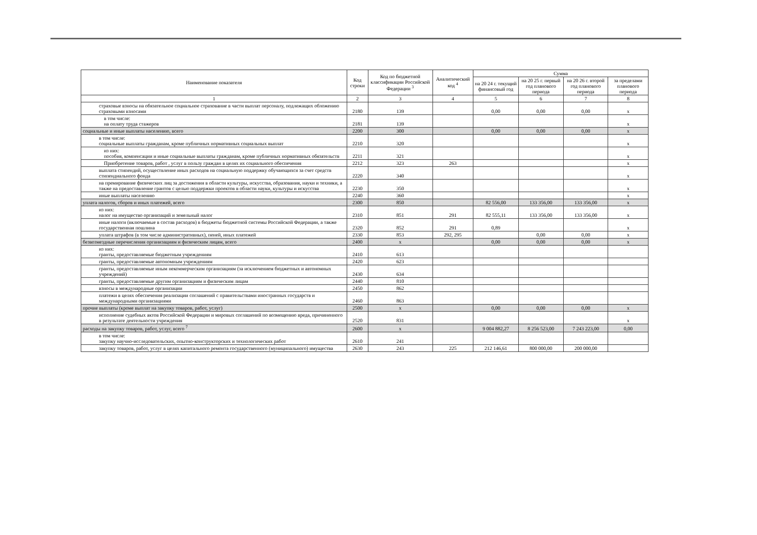| Наименование показателя | Код строки | Код по бюджетной классификации Российской Федерации <sup>3</sup> | Аналитический код <sup>4</sup> | Сумма | | | |
| --- | --- | --- | --- | --- | --- | --- | --- |
| | | | | на 20 24 г. текущий финансовый год | на 20 25 г. первый год планового периода | на 20 26 г. второй год планового периода | за пределами планового периода |
| 1 | 2 | 3 | 4 | 5 | 6 | 7 | 8 |
| страховые взносы на обязательное социальное страхование в части выплат персоналу, подлежащих обложению страховыми взносами | 2180 | 139 | | 0,00 | 0,00 | 0,00 | x |
| в том числе: на оплату труда стажеров | 2181 | 139 | | | | | x |
| социальные и иные выплаты населению, всего | 2200 | 300 | | 0,00 | 0,00 | 0,00 | x |
| в том числе: социальные выплаты гражданам, кроме публичных нормативных социальных выплат | 2210 | 320 | | | | | x |
| из них: пособия, компенсации и иные социальные выплаты гражданам, кроме публичных нормативных обязательств | 2211 | 321 | | | | | x |
| Приобретение товаров, работ , услуг в пользу граждан в целях их социального обеспечения | 2212 | 323 | 263 | | | | x |
| выплата стипендий, осуществление иных расходов на социальную поддержку обучающихся за счет средств стипендиального фонда | 2220 | 340 | | | | | x |
| на премирование физических лиц за достижения в области культуры, искусства, образования, науки и техники, а также на предоставление грантов с целью поддержки проектов в области науки, культуры и искусства | 2230 | 350 | | | | | x |
| иные выплаты населению | 2240 | 360 | | | | | x |
| уплата налогов, сборов и иных платежей, всего | 2300 | 850 | | 82 556,00 | 133 356,00 | 133 356,00 | x |
| из них: налог на имущество организаций и земельный налог | 2310 | 851 | 291 | 82 555,11 | 133 356,00 | 133 356,00 | x |
| иные налоги (включаемые в состав расходов) в бюджеты бюджетной системы Российской Федерации, а также государственная пошлина | 2320 | 852 | 291 | 0,89 | | | x |
| уплата штрафов (в том числе административных), пеней, иных платежей | 2330 | 853 | 292, 295 | | 0,00 | 0,00 | x |
| безвозмездные перечисления организациям и физическим лицам, всего | 2400 | x | | 0,00 | 0,00 | 0,00 | x |
| из них: гранты, предоставляемые бюджетным учреждениям | 2410 | 613 | | | | | |
| гранты, предоставляемые автономным учреждениям | 2420 | 623 | | | | | |
| гранты, предоставляемые иным некоммерческим организациям (за исключением бюджетных и автономных учреждений) | 2430 | 634 | | | | | |
| гранты, предоставляемые другим организациям и физическим лицам | 2440 | 810 | | | | | |
| взносы в международные организации | 2450 | 862 | | | | | |
| платежи в целях обеспечения реализации соглашений с правительствами иностранных государств и международными организациями | 2460 | 863 | | | | | |
| прочие выплаты (кроме выплат на закупку товаров, работ, услуг) | 2500 | x | | 0,00 | 0,00 | 0,00 | x |
| исполнение судебных актов Российской Федерации и мировых соглашений по возмещению вреда, причиненного в результате деятельности учреждения | 2520 | 831 | | | | | x |
| расходы на закупку товаров, работ, услуг, всего <sup>7</sup> | 2600 | x | | 9 004 882,27 | 8 256 523,00 | 7 243 223,00 | 0,00 |
| в том числе: закупку научно-исследовательских, опытно-конструкторских и технологических работ | 2610 | 241 | | | | | |
| закупку товаров, работ, услуг в целях капитального ремонта государственного (муниципального) имущества | 2630 | 243 | 225 | 212 146,61 | 800 000,00 | 200 000,00 | |